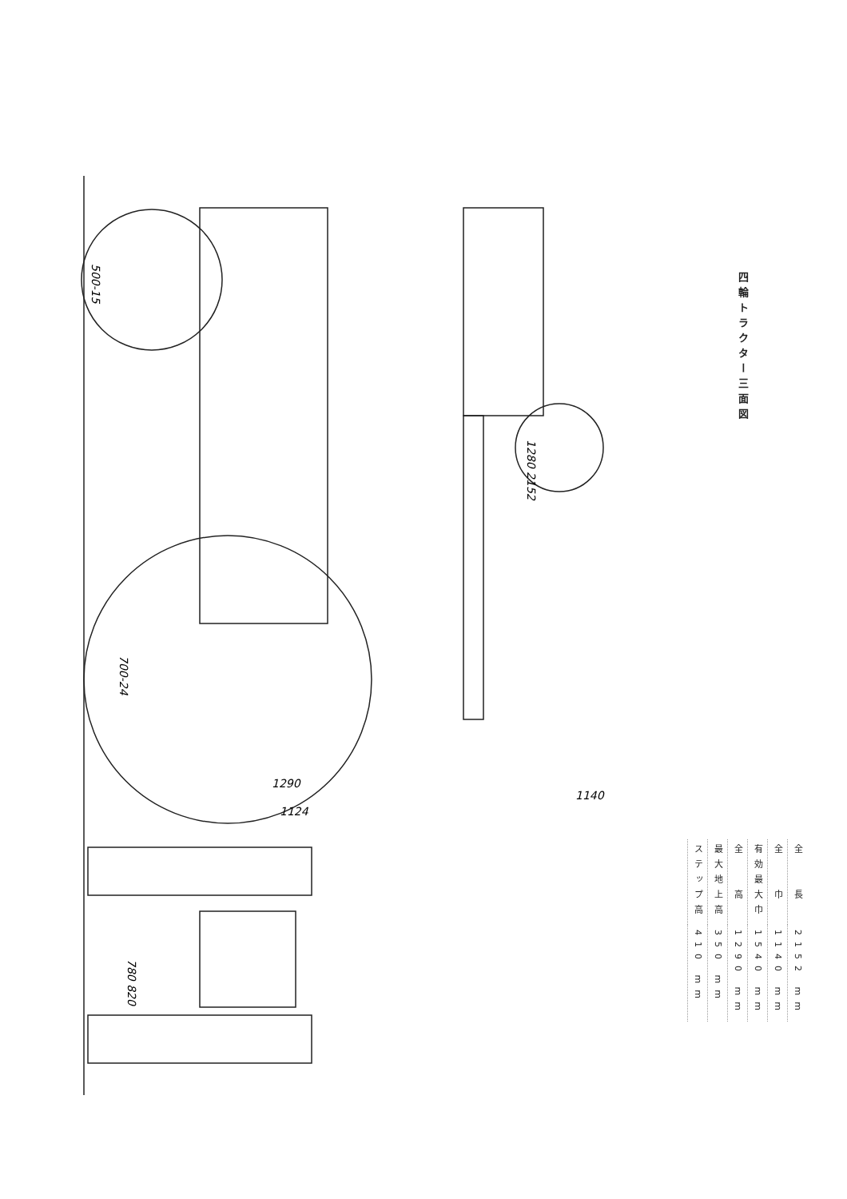1290
1124
1140
1280 2152
780 820
500-15
700-24
四輪トラクター三面図
| 全 長 | 2152 mm |
| 全 巾 | 1140 mm |
| 有効最大巾 | 1540 mm |
| 全 高 | 1290 mm |
| 最大地上高 | 350 mm |
| ステップ高 | 410 mm |